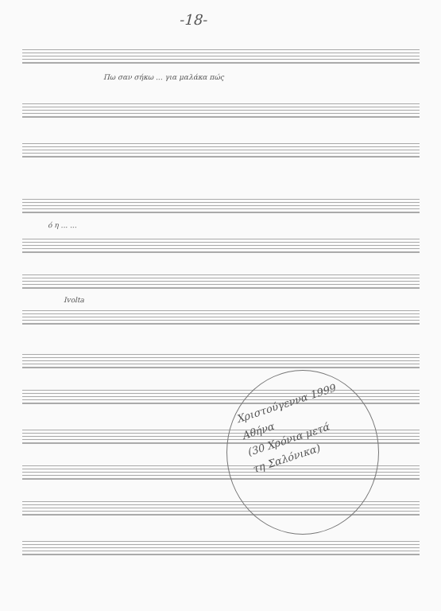-18-
Πω σαν σήκω ... για μαλάκα πώς
ό η ... ...
Ivolta
Χριστούγεννα 1999
Αθήνα
(30 Χρόνια μετά
τη Σαλόνικα)